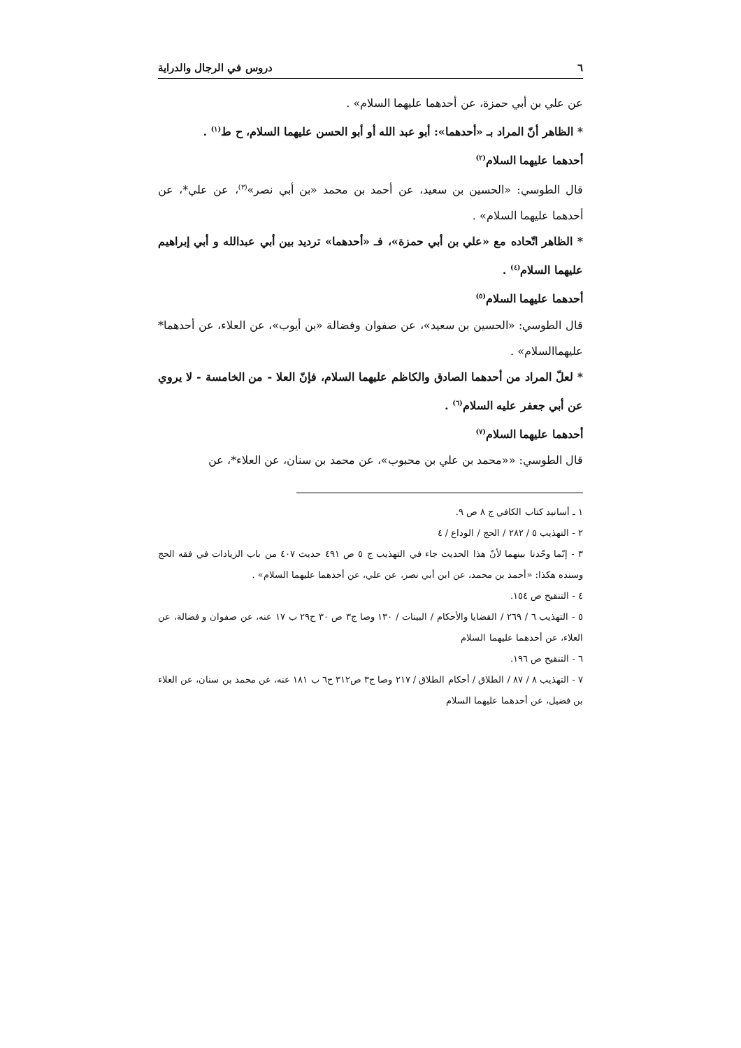٦ دروس في الرجال والدراية
عن علي بن أبي حمزة، عن أحدهما عليهما السلام» .
* الظاهر أنّ المراد بـ «أحدهما»: أبو عبد الله أو أبو الحسن عليهما السلام، ح ط<sup>(١)</sup> .
أحدهما عليهما السلام<sup>(٢)</sup>
قال الطوسي: «الحسين بن سعيد، عن أحمد بن محمد «بن أبي نصر»<sup>(٣)</sup>، عن علي*، عن أحدهما عليهما السلام» .
* الظاهر اتّحاده مع «علي بن أبي حمزة»، فـ «أحدهما» ترديد بين أبي عبدالله و أبي إبراهيم عليهما السلام<sup>(٤)</sup> .
أحدهما عليهما السلام<sup>(٥)</sup>
قال الطوسي: «الحسين بن سعيد»، عن صفوان وفضالة «بن أيوب»، عن العلاء، عن أحدهما* عليهماالسلام» .
* لعلّ المراد من أحدهما الصادق والكاظم عليهما السلام، فإنّ العلا - من الخامسة - لا يروي عن أبي جعفر عليه السلام<sup>(٦)</sup> .
أحدهما عليهما السلام<sup>(٧)</sup>
قال الطوسي: ««محمد بن علي بن محبوب»، عن محمد بن سنان، عن العلاء*، عن
١ ـ أسانيد كتاب الكافي ج ٨ ص ٩.
٢ - التهذيب ٥ / ٢٨٢ / الحج / الوداع / ٤
٣ - إنّما وحّدنا بينهما لأنّ هذا الحديث جاء في التهذيب ج ٥ ص ٤٩١ حديث ٤٠٧ من باب الزيادات في فقه الحج وسنده هكذا: «أحمد بن محمد، عن ابن أبي نصر، عن علي، عن أحدهما عليهما السلام» .
٤ - التنقيح ص ١٥٤.
٥ - التهذيب ٦ / ٢٦٩ / القضايا والأحكام / البينات / ١٣٠ وصا ج٣ ص ٣٠ ح٢٩ ب ١٧ عنه، عن صفوان و فضالة، عن العلاء، عن أحدهما عليهما السلام
٦ - التنقيح ص ١٩٦.
٧ - التهذيب ٨ / ٨٧ / الطلاق / أحكام الطلاق / ٢١٧ وصا ج٣ ص٣١٢ ح٦ ب ١٨١ عنه، عن محمد بن سنان، عن العلاء بن فضيل، عن أحدهما عليهما السلام